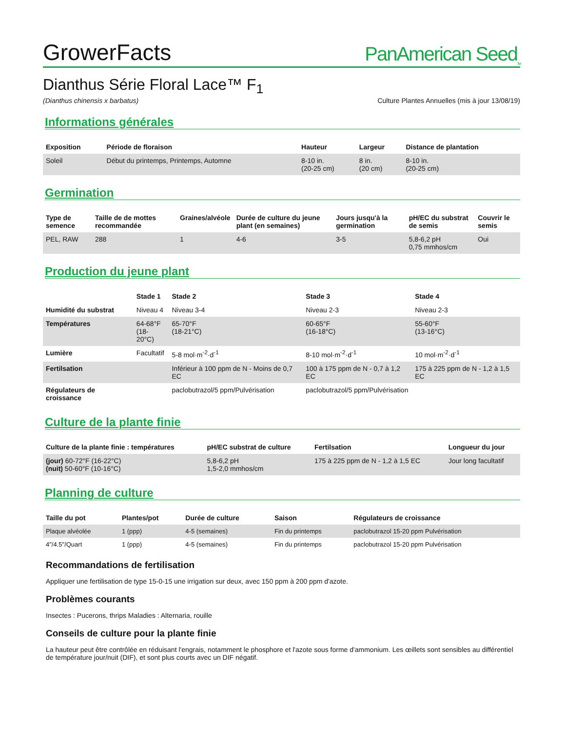GrowerFacts
PanAmerican Seed<sub>TM</sub>
Dianthus Série Floral Lace™ F<sub>1</sub>
(Dianthus chinensis x barbatus) Culture Plantes Annuelles (mis à jour 13/08/19)
Informations générales
| Exposition | Période de floraison | Hauteur | Largeur | Distance de plantation |
| --- | --- | --- | --- | --- |
| Soleil | Début du printemps, Printemps, Automne | 8-10 in. (20-25 cm) | 8 in. (20 cm) | 8-10 in. (20-25 cm) |
Germination
| Type de semence | Taille de de mottes recommandée | Graines/alvéole | Durée de culture du jeune plant (en semaines) | Jours jusqu'à la germination | pH/EC du substrat de semis | Couvrir le semis |
| --- | --- | --- | --- | --- | --- | --- |
| PEL, RAW | 288 | 1 | 4-6 | 3-5 | 5,8-6,2 pH 0,75 mmhos/cm | Oui |
Production du jeune plant
| | Stade 1 | Stade 2 | Stade 3 | Stade 4 |
| --- | --- | --- | --- | --- |
| Humidité du substrat | Niveau 4 | Niveau 3-4 | Niveau 2-3 | Niveau 2-3 |
| Températures | 64-68°F (18-20°C) | 65-70°F (18-21°C) | 60-65°F (16-18°C) | 55-60°F (13-16°C) |
| Lumière | Facultatif | 5-8 mol·m<sup>-2</sup>·d<sup>-1</sup> | 8-10 mol·m<sup>-2</sup>·d<sup>-1</sup> | 10 mol·m<sup>-2</sup>·d<sup>-1</sup> |
| Fertilsation | | Inférieur à 100 ppm de N - Moins de 0,7 EC | 100 à 175 ppm de N - 0,7 à 1,2 EC | 175 à 225 ppm de N - 1,2 à 1,5 EC |
| Régulateurs de croissance | | paclobutrazol/5 ppm/Pulvérisation | paclobutrazol/5 ppm/Pulvérisation | |
Culture de la plante finie
| Culture de la plante finie : températures | pH/EC substrat de culture | Fertilsation | Longueur du jour |
| --- | --- | --- | --- |
| (jour) 60-72°F (16-22°C) (nuit) 50-60°F (10-16°C) | 5,8-6,2 pH 1,5-2,0 mmhos/cm | 175 à 225 ppm de N - 1,2 à 1,5 EC | Jour long facultatif |
Planning de culture
| Taille du pot | Plantes/pot | Durée de culture | Saison | Régulateurs de croissance |
| --- | --- | --- | --- | --- |
| Plaque alvéolée | 1 (ppp) | 4-5 (semaines) | Fin du printemps | paclobutrazol 15-20 ppm Pulvérisation |
| 4"/4.5"/Quart | 1 (ppp) | 4-5 (semaines) | Fin du printemps | paclobutrazol 15-20 ppm Pulvérisation |
Recommandations de fertilisation
Appliquer une fertilisation de type 15-0-15 une irrigation sur deux, avec 150 ppm à 200 ppm d'azote.
Problèmes courants
Insectes : Pucerons, thrips Maladies : Alternaria, rouille
Conseils de culture pour la plante finie
La hauteur peut être contrôlée en réduisant l'engrais, notamment le phosphore et l'azote sous forme d'ammonium. Les œillets sont sensibles au différentiel de température jour/nuit (DIF), et sont plus courts avec un DIF négatif.